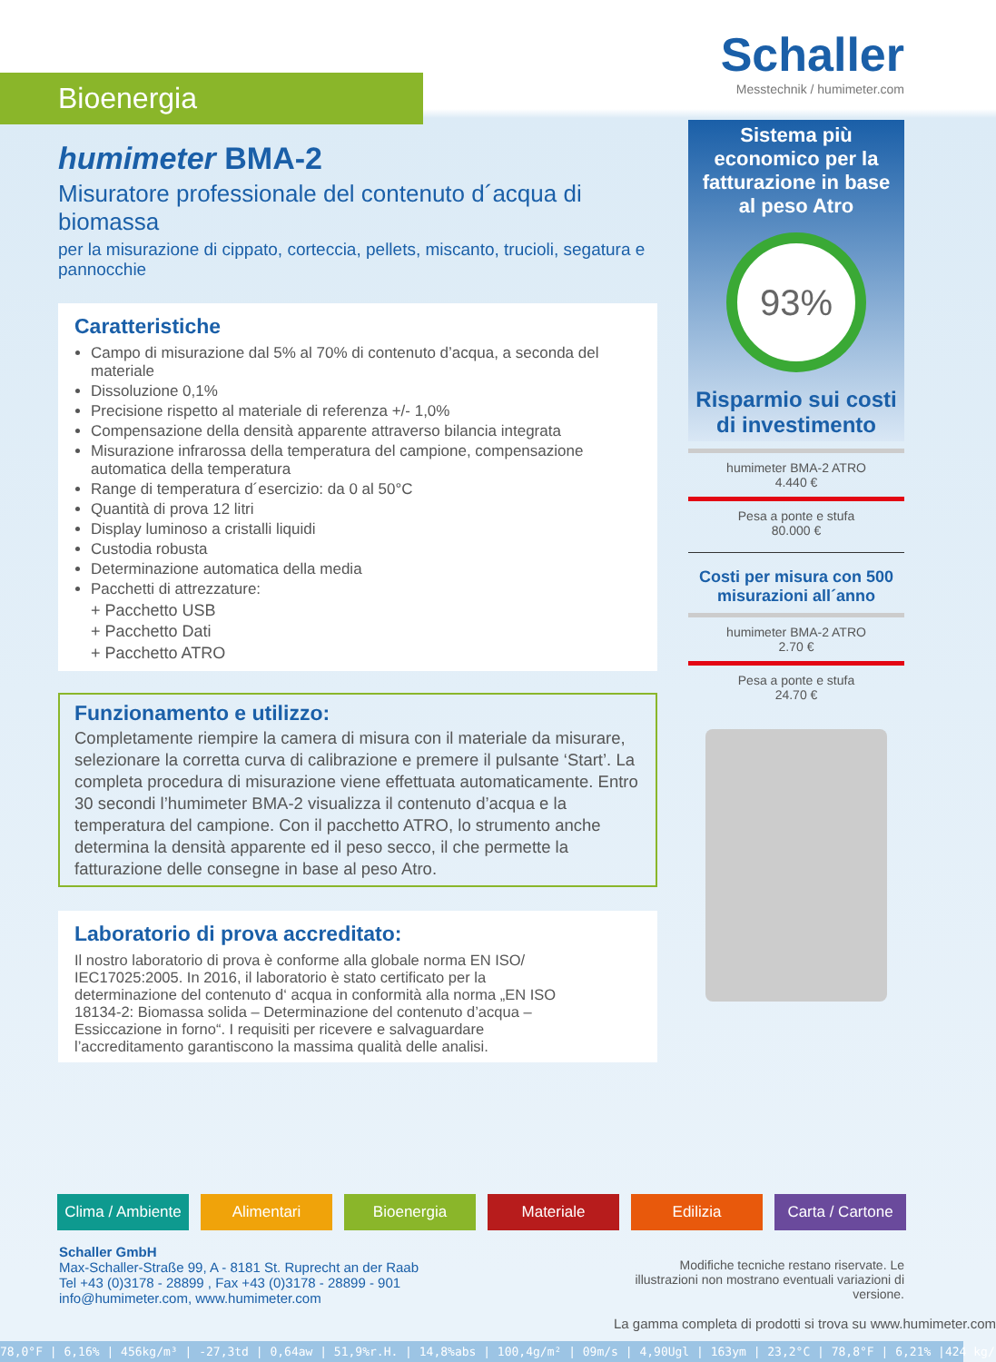Schaller
Messtechnik / humimeter.com
Bioenergia
humimeter BMA-2
Misuratore professionale del contenuto d´acqua di biomassa
per la misurazione di cippato, corteccia, pellets, miscanto, trucioli, segatura e pannocchie
Caratteristiche
Campo di misurazione dal 5% al 70% di contenuto d’acqua, a seconda del materiale
Dissoluzione 0,1%
Precisione rispetto al materiale di referenza +/- 1,0%
Compensazione della densità apparente attraverso bilancia integrata
Misurazione infrarossa della temperatura del campione, compensazione automatica della temperatura
Range di temperatura d´esercizio: da 0 al 50°C
Quantità di prova 12 litri
Display luminoso a cristalli liquidi
Custodia robusta
Determinazione automatica della media
Pacchetti di attrezzature:
+ Pacchetto USB
+ Pacchetto Dati
+ Pacchetto ATRO
Funzionamento e utilizzo:
Completamente riempire la camera di misura con il materiale da misurare, selezionare la corretta curva di calibrazione e premere il pulsante ‘Start’. La completa procedura di misurazione viene effettuata automaticamente. Entro 30 secondi l’humimeter BMA-2 visualizza il contenuto d’acqua e la temperatura del campione. Con il pacchetto ATRO, lo strumento anche determina la densità apparente ed il peso secco, il che permette la fatturazione delle consegne in base al peso Atro.
Laboratorio di prova accreditato:
Il nostro laboratorio di prova è conforme alla globale norma EN ISO/ IEC17025:2005. In 2016, il laboratorio è stato certificato per la determinazione del contenuto d‘ acqua in conformità alla norma „EN ISO 18134-2: Biomassa solida – Determinazione del contenuto d’acqua – Essiccazione in forno“. I requisiti per ricevere e salvaguardare l’accreditamento garantiscono la massima qualità delle analisi.
Sistema più economico per la fatturazione in base al peso Atro
93%
Risparmio sui costi di investimento
humimeter BMA-2 ATRO
4.440 €
Pesa a ponte e stufa
80.000 €
Costi per misura con 500 misurazioni all´anno
humimeter BMA-2 ATRO
2.70 €
Pesa a ponte e stufa
24.70 €
Clima / Ambiente Alimentari Bioenergia Materiale Edilizia Carta / Cartone
Schaller GmbH
Max-Schaller-Straße 99, A - 8181 St. Ruprecht an der Raab
Tel +43 (0)3178 - 28899 , Fax +43 (0)3178 - 28899 - 901
info@humimeter.com, www.humimeter.com
Modifiche tecniche restano riservate. Le illustrazioni non mostrano eventuali variazioni di versione.
La gamma completa di prodotti si trova su www.humimeter.com
78,0°F | 6,16% | 456kg/m³ | -27,3td | 0,64aw | 51,9%r.H. | 14,8%abs | 100,4g/m² | 09m/s | 4,90Ugl | 163ym | 23,2°C | 78,8°F | 6,21% |424 kg/